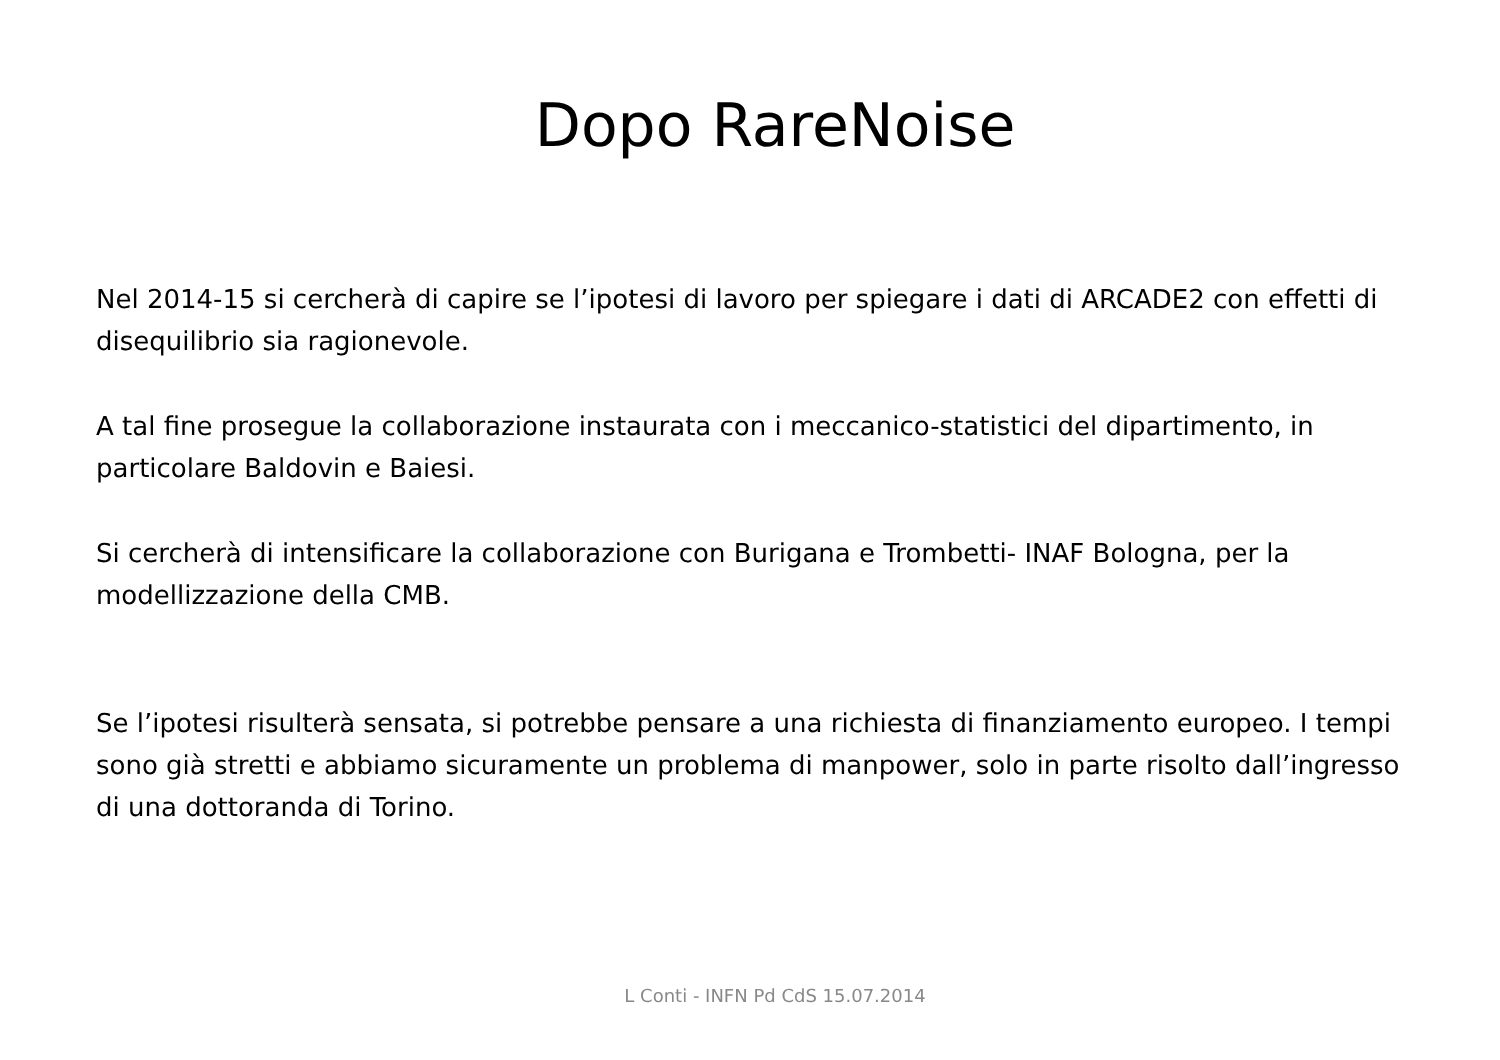Dopo RareNoise
Nel 2014-15 si cercherà di capire se l’ipotesi di lavoro per spiegare i dati di ARCADE2 con effetti di disequilibrio sia ragionevole.
A tal fine prosegue la collaborazione instaurata con i meccanico-statistici del dipartimento, in particolare Baldovin e Baiesi.
Si cercherà di intensificare la collaborazione con Burigana e Trombetti- INAF Bologna, per la modellizzazione della CMB.
Se l’ipotesi risulterà sensata, si potrebbe pensare a una richiesta di finanziamento europeo. I tempi sono già stretti e abbiamo sicuramente un problema di manpower, solo in parte risolto dall’ingresso di una dottoranda di Torino.
L Conti - INFN Pd CdS 15.07.2014